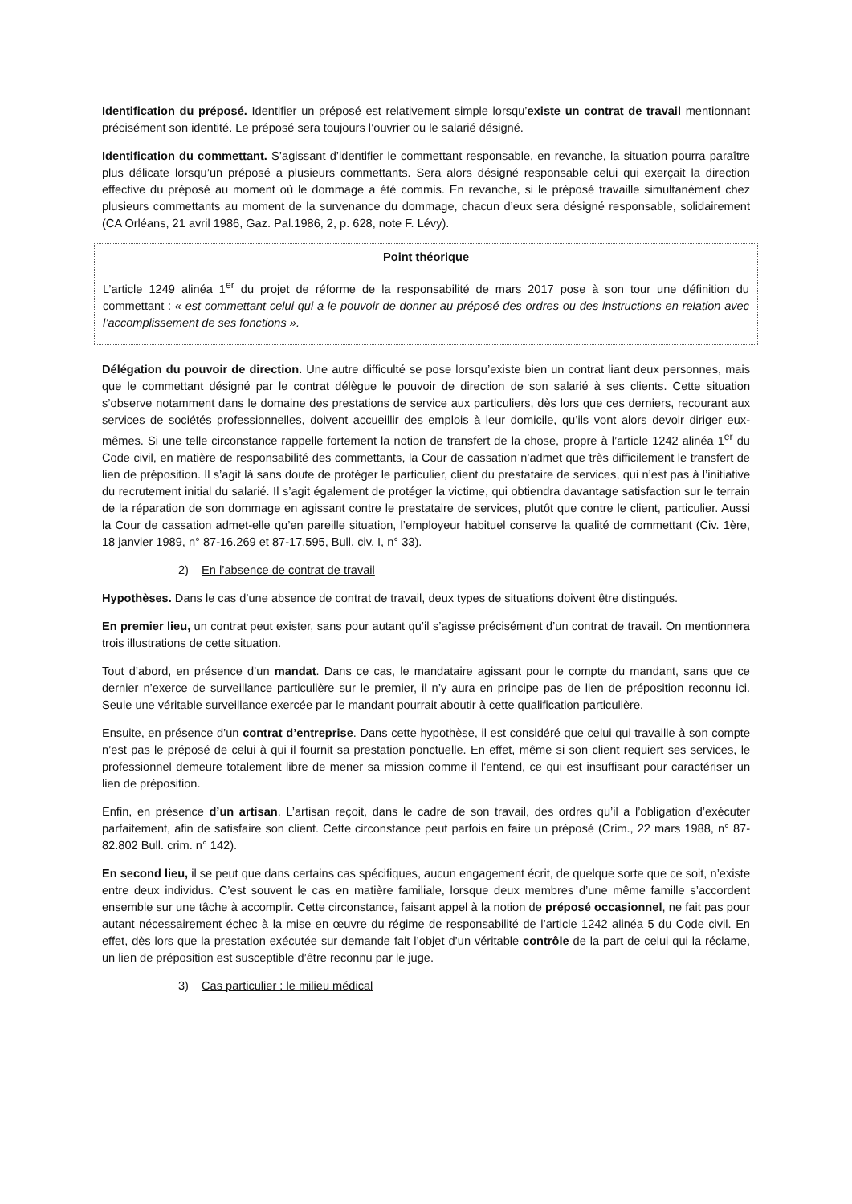Identification du préposé. Identifier un préposé est relativement simple lorsqu’existe un contrat de travail mentionnant précisément son identité. Le préposé sera toujours l’ouvrier ou le salarié désigné.
Identification du commettant. S’agissant d’identifier le commettant responsable, en revanche, la situation pourra paraître plus délicate lorsqu’un préposé a plusieurs commettants. Sera alors désigné responsable celui qui exerçait la direction effective du préposé au moment où le dommage a été commis. En revanche, si le préposé travaille simultanément chez plusieurs commettants au moment de la survenance du dommage, chacun d’eux sera désigné responsable, solidairement (CA Orléans, 21 avril 1986, Gaz. Pal.1986, 2, p. 628, note F. Lévy).
Point théorique
L’article 1249 alinéa 1<sup>er</sup> du projet de réforme de la responsabilité de mars 2017 pose à son tour une définition du commettant : « est commettant celui qui a le pouvoir de donner au préposé des ordres ou des instructions en relation avec l’accomplissement de ses fonctions ».
Délégation du pouvoir de direction. Une autre difficulté se pose lorsqu’existe bien un contrat liant deux personnes, mais que le commettant désigné par le contrat délègue le pouvoir de direction de son salarié à ses clients. Cette situation s’observe notamment dans le domaine des prestations de service aux particuliers, dès lors que ces derniers, recourant aux services de sociétés professionnelles, doivent accueillir des emplois à leur domicile, qu’ils vont alors devoir diriger eux-mêmes. Si une telle circonstance rappelle fortement la notion de transfert de la chose, propre à l’article 1242 alinéa 1<sup>er</sup> du Code civil, en matière de responsabilité des commettants, la Cour de cassation n’admet que très difficilement le transfert de lien de préposition. Il s’agit là sans doute de protéger le particulier, client du prestataire de services, qui n’est pas à l’initiative du recrutement initial du salarié. Il s’agit également de protéger la victime, qui obtiendra davantage satisfaction sur le terrain de la réparation de son dommage en agissant contre le prestataire de services, plutôt que contre le client, particulier. Aussi la Cour de cassation admet-elle qu’en pareille situation, l’employeur habituel conserve la qualité de commettant (Civ. 1ère, 18 janvier 1989, n° 87-16.269 et 87-17.595, Bull. civ. I, n° 33).
2) En l’absence de contrat de travail
Hypothèses. Dans le cas d’une absence de contrat de travail, deux types de situations doivent être distingués.
En premier lieu, un contrat peut exister, sans pour autant qu’il s’agisse précisément d’un contrat de travail. On mentionnera trois illustrations de cette situation.
Tout d’abord, en présence d’un mandat. Dans ce cas, le mandataire agissant pour le compte du mandant, sans que ce dernier n’exerce de surveillance particulière sur le premier, il n’y aura en principe pas de lien de préposition reconnu ici. Seule une véritable surveillance exercée par le mandant pourrait aboutir à cette qualification particulière.
Ensuite, en présence d’un contrat d’entreprise. Dans cette hypothèse, il est considéré que celui qui travaille à son compte n’est pas le préposé de celui à qui il fournit sa prestation ponctuelle. En effet, même si son client requiert ses services, le professionnel demeure totalement libre de mener sa mission comme il l’entend, ce qui est insuffisant pour caractériser un lien de préposition.
Enfin, en présence d’un artisan. L’artisan reçoit, dans le cadre de son travail, des ordres qu’il a l’obligation d’exécuter parfaitement, afin de satisfaire son client. Cette circonstance peut parfois en faire un préposé (Crim., 22 mars 1988, n° 87-82.802 Bull. crim. n° 142).
En second lieu, il se peut que dans certains cas spécifiques, aucun engagement écrit, de quelque sorte que ce soit, n’existe entre deux individus. C’est souvent le cas en matière familiale, lorsque deux membres d’une même famille s’accordent ensemble sur une tâche à accomplir. Cette circonstance, faisant appel à la notion de préposé occasionnel, ne fait pas pour autant nécessairement échec à la mise en œuvre du régime de responsabilité de l’article 1242 alinéa 5 du Code civil. En effet, dès lors que la prestation exécutée sur demande fait l’objet d’un véritable contrôle de la part de celui qui la réclame, un lien de préposition est susceptible d’être reconnu par le juge.
3) Cas particulier : le milieu médical